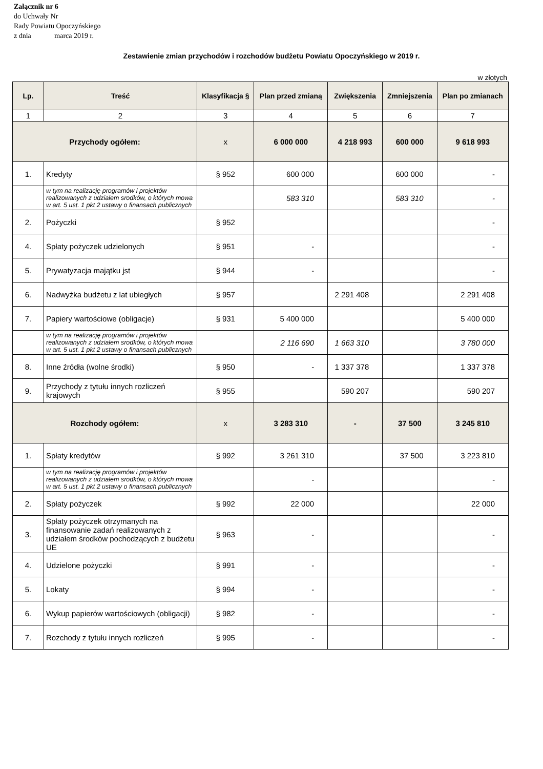Załącznik nr 6
do Uchwały Nr
Rady Powiatu Opoczyńskiego
z dnia marca 2019 r.
Zestawienie zmian przychodów i rozchodów budżetu Powiatu Opoczyńskiego w 2019 r.
w złotych
| Lp. | Treść | Klasyfikacja § | Plan przed zmianą | Zwiększenia | Zmniejszenia | Plan po zmianach |
| --- | --- | --- | --- | --- | --- | --- |
| 1 | 2 | 3 | 4 | 5 | 6 | 7 |
| Przychody ogółem: | | x | 6 000 000 | 4 218 993 | 600 000 | 9 618 993 |
| 1. | Kredyty | § 952 | 600 000 | | 600 000 | - |
| | w tym na realizację programów i projektów realizowanych z udziałem srodków, o których mowa w art. 5 ust. 1 pkt 2 ustawy o finansach publicznych | | 583 310 | | 583 310 | - |
| 2. | Pożyczki | § 952 | | | | - |
| 4. | Spłaty pożyczek udzielonych | § 951 | - | | | - |
| 5. | Prywatyzacja majątku jst | § 944 | - | | | - |
| 6. | Nadwyżka budżetu z lat ubiegłych | § 957 | | 2 291 408 | | 2 291 408 |
| 7. | Papiery wartościowe (obligacje) | § 931 | 5 400 000 | | | 5 400 000 |
| | w tym na realizację programów i projektów realizowanych z udziałem srodków, o których mowa w art. 5 ust. 1 pkt 2 ustawy o finansach publicznych | | 2 116 690 | 1 663 310 | | 3 780 000 |
| 8. | Inne źródła (wolne środki) | § 950 | - | 1 337 378 | | 1 337 378 |
| 9. | Przychody z tytułu innych rozliczeń krajowych | § 955 | | 590 207 | | 590 207 |
| Rozchody ogółem: | | x | 3 283 310 | - | 37 500 | 3 245 810 |
| 1. | Spłaty kredytów | § 992 | 3 261 310 | | 37 500 | 3 223 810 |
| | w tym na realizację programów i projektów realizowanych z udziałem srodków, o których mowa w art. 5 ust. 1 pkt 2 ustawy o finansach publicznych | | - | | | - |
| 2. | Spłaty pożyczek | § 992 | 22 000 | | | 22 000 |
| 3. | Spłaty pożyczek otrzymanych na finansowanie zadań realizowanych z udziałem środków pochodzących z budżetu UE | § 963 | - | | | - |
| 4. | Udzielone pożyczki | § 991 | - | | | - |
| 5. | Lokaty | § 994 | - | | | - |
| 6. | Wykup papierów wartościowych (obligacji) | § 982 | - | | | - |
| 7. | Rozchody z tytułu innych rozliczeń | § 995 | - | | | - |